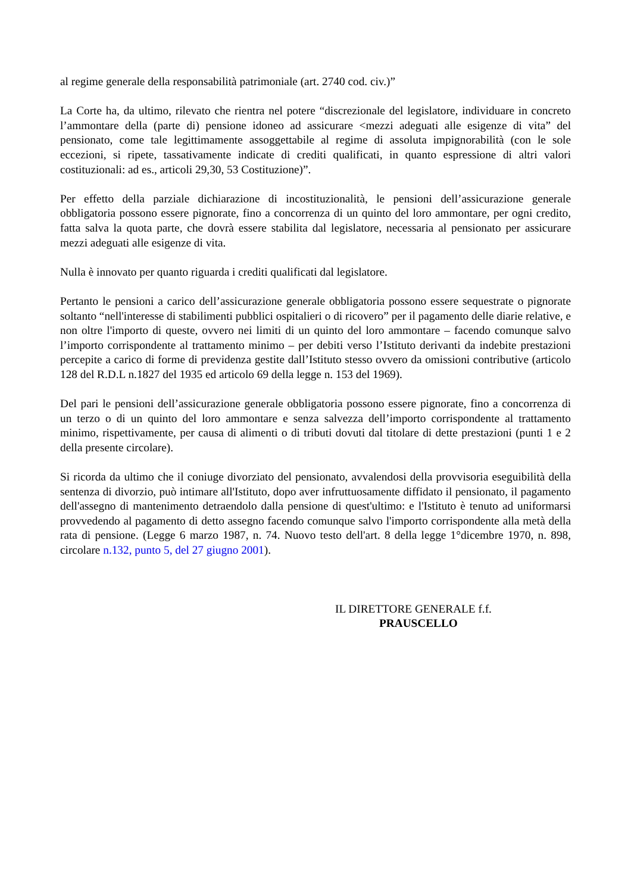al regime generale della responsabilità patrimoniale (art. 2740 cod. civ.)”
La Corte ha, da ultimo, rilevato che rientra nel potere “discrezionale del legislatore, individuare in concreto l’ammontare della (parte di) pensione idoneo ad assicurare <mezzi adeguati alle esigenze di vita” del pensionato, come tale legittimamente assoggettabile al regime di assoluta impignorabilità (con le sole eccezioni, si ripete, tassativamente indicate di crediti qualificati, in quanto espressione di altri valori costituzionali: ad es., articoli 29,30, 53 Costituzione)”.
Per effetto della parziale dichiarazione di incostituzionalità, le pensioni dell’assicurazione generale obbligatoria possono essere pignorate, fino a concorrenza di un quinto del loro ammontare, per ogni credito, fatta salva la quota parte, che dovrà essere stabilita dal legislatore, necessaria al pensionato per assicurare mezzi adeguati alle esigenze di vita.
Nulla è innovato per quanto riguarda i crediti qualificati dal legislatore.
Pertanto le pensioni a carico dell’assicurazione generale obbligatoria possono essere sequestrate o pignorate soltanto “nell'interesse di stabilimenti pubblici ospitalieri o di ricovero” per il pagamento delle diarie relative, e non oltre l'importo di queste, ovvero nei limiti di un quinto del loro ammontare – facendo comunque salvo l’importo corrispondente al trattamento minimo – per debiti verso l’Istituto derivanti da indebite prestazioni percepite a carico di forme di previdenza gestite dall’Istituto stesso ovvero da omissioni contributive (articolo 128 del R.D.L n.1827 del 1935 ed articolo 69 della legge n. 153 del 1969).
Del pari le pensioni dell’assicurazione generale obbligatoria possono essere pignorate, fino a concorrenza di un terzo o di un quinto del loro ammontare e senza salvezza dell’importo corrispondente al trattamento minimo, rispettivamente, per causa di alimenti o di tributi dovuti dal titolare di dette prestazioni (punti 1 e 2 della presente circolare).
Si ricorda da ultimo che il coniuge divorziato del pensionato, avvalendosi della provvisoria eseguibilità della sentenza di divorzio, può intimare all'Istituto, dopo aver infruttuosamente diffidato il pensionato, il pagamento dell'assegno di mantenimento detraendolo dalla pensione di quest'ultimo: e l'Istituto è tenuto ad uniformarsi provvedendo al pagamento di detto assegno facendo comunque salvo l'importo corrispondente alla metà della rata di pensione. (Legge 6 marzo 1987, n. 74. Nuovo testo dell'art. 8 della legge 1°dicembre 1970, n. 898, circolare n.132, punto 5, del 27 giugno 2001).
IL DIRETTORE GENERALE f.f.
PRAUSCELLO